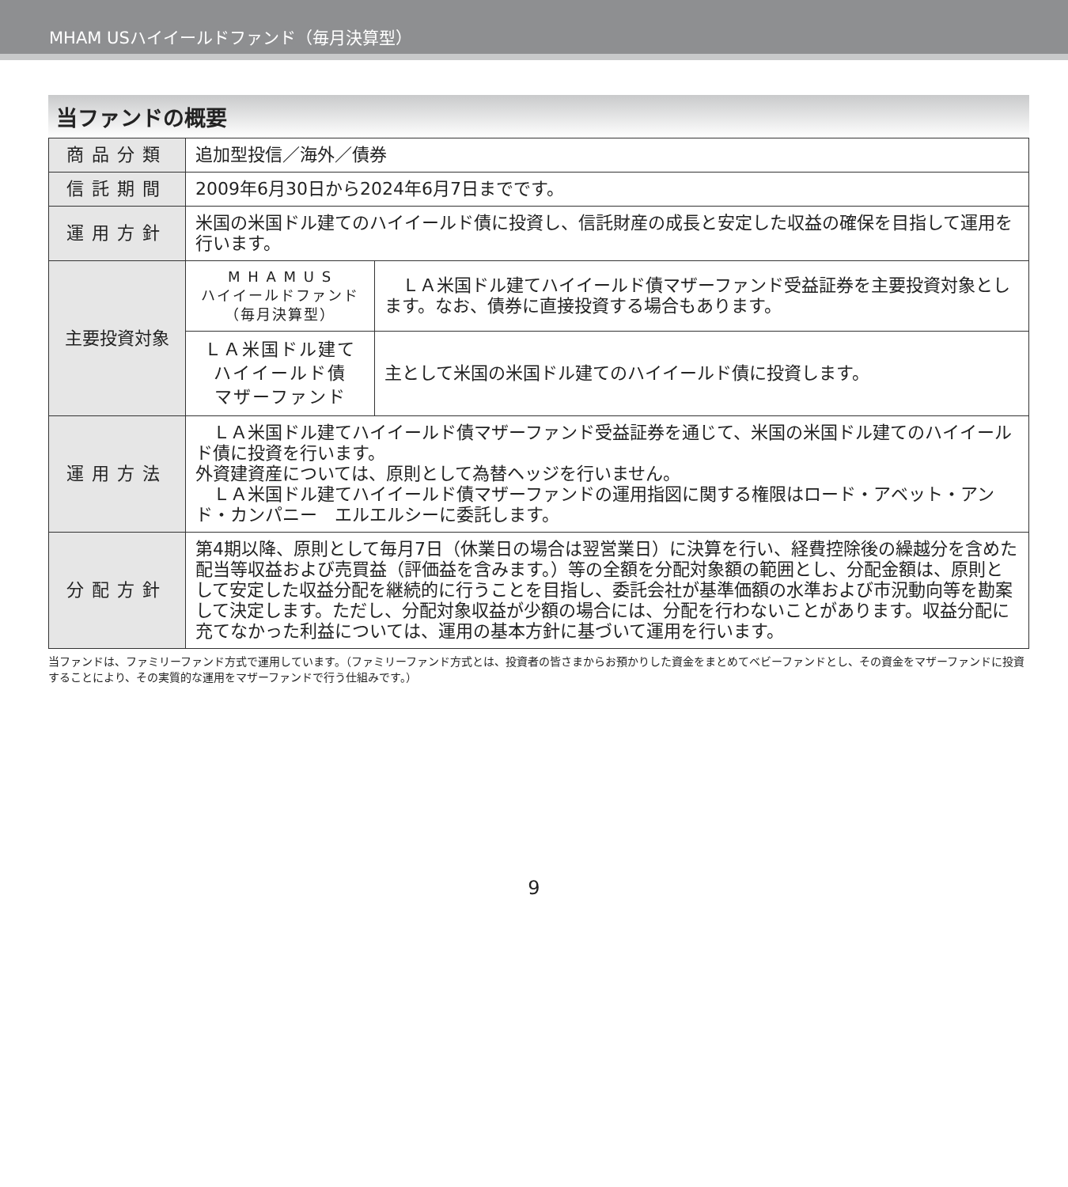MHAM USハイイールドファンド（毎月決算型）
当ファンドの概要
| 商品分類 | 追加型投信／海外／債券 | |
| 信託期間 | 2009年6月30日から2024年6月7日までです。 | |
| 運用方針 | 米国の米国ドル建てのハイイールド債に投資し、信託財産の成長と安定した収益の確保を目指して運用を行います。 | |
| 主要投資対象 | M H A M U S ハイイールドファンド （毎月決算型） | ＬＡ米国ドル建てハイイールド債マザーファンド受益証券を主要投資対象とします。なお、債券に直接投資する場合もあります。 |
| | ＬＡ米国ドル建て ハイイールド債 マザーファンド | 主として米国の米国ドル建てのハイイールド債に投資します。 |
| 運用方法 | ＬＡ米国ドル建てハイイールド債マザーファンド受益証券を通じて、米国の米国ドル建てのハイイールド債に投資を行います。 外資建資産については、原則として為替ヘッジを行いません。 ＬＡ米国ドル建てハイイールド債マザーファンドの運用指図に関する権限はロード・アベット・アンド・カンパニー エルエルシーに委託します。 | |
| 分配方針 | 第4期以降、原則として毎月7日（休業日の場合は翌営業日）に決算を行い、経費控除後の繰越分を含めた配当等収益および売買益（評価益を含みます。）等の全額を分配対象額の範囲とし、分配金額は、原則として安定した収益分配を継続的に行うことを目指し、委託会社が基準価額の水準および市況動向等を勘案して決定します。ただし、分配対象収益が少額の場合には、分配を行わないことがあります。収益分配に充てなかった利益については、運用の基本方針に基づいて運用を行います。 | |
当ファンドは、ファミリーファンド方式で運用しています。（ファミリーファンド方式とは、投資者の皆さまからお預かりした資金をまとめてベビーファンドとし、その資金をマザーファンドに投資することにより、その実質的な運用をマザーファンドで行う仕組みです。）
9